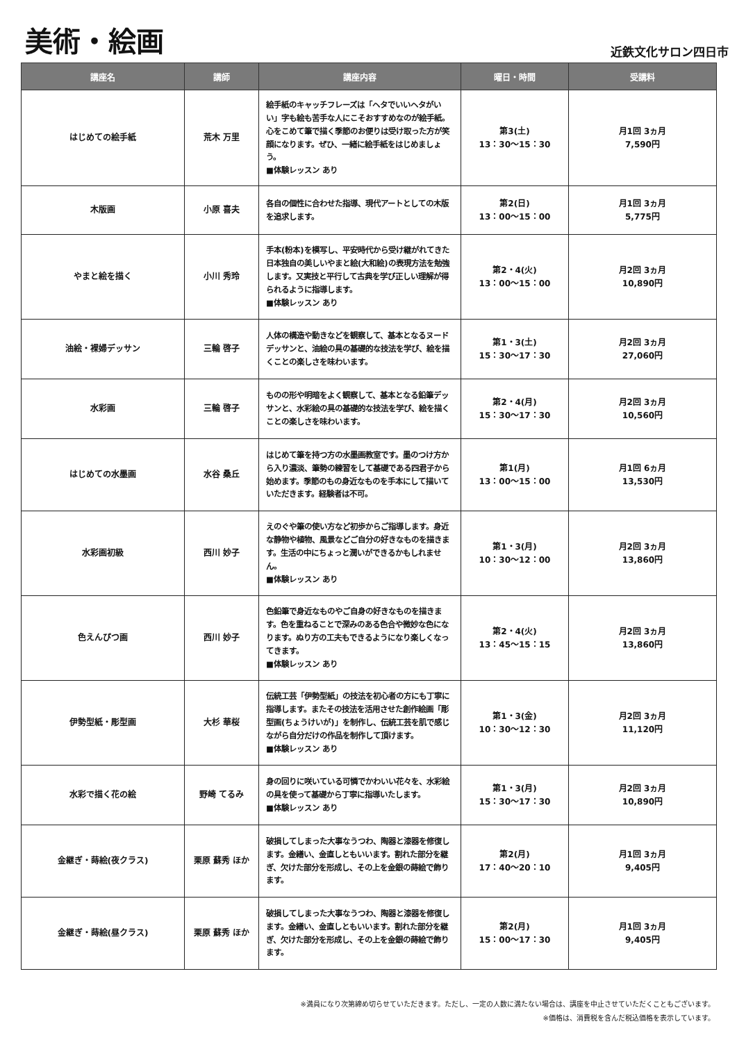美術・絵画
近鉄文化サロン四日市
| 講座名 | 講師 | 講座内容 | 曜日・時間 | 受講料 |
| --- | --- | --- | --- | --- |
| はじめての絵手紙 | 荒木 万里 | 絵手紙のキャッチフレーズは「ヘタでいいヘタがいい」字も絵も苦手な人にこそおすすめなのが絵手紙。心をこめて筆で描く季節のお便りは受け取った方が笑顔になります。ぜひ、一緒に絵手紙をはじめましょう。 ■体験レッスン あり | 第3(土) 13：30〜15：30 | 月1回 3ヵ月 7,590円 |
| 木版画 | 小原 喜夫 | 各自の個性に合わせた指導、現代アートとしての木版を追求します。 | 第2(日) 13：00〜15：00 | 月1回 3ヵ月 5,775円 |
| やまと絵を描く | 小川 秀玲 | 手本(粉本)を模写し、平安時代から受け継がれてきた日本独自の美しいやまと絵(大和絵)の表現方法を勉強します。又実技と平行して古典を学び正しい理解が得られるように指導します。 ■体験レッスン あり | 第2・4(火) 13：00〜15：00 | 月2回 3ヵ月 10,890円 |
| 油絵・裸婦デッサン | 三輪 啓子 | 人体の構造や動きなどを観察して、基本となるヌードデッサンと、油絵の具の基礎的な技法を学び、絵を描くことの楽しさを味わいます。 | 第1・3(土) 15：30〜17：30 | 月2回 3ヵ月 27,060円 |
| 水彩画 | 三輪 啓子 | ものの形や明暗をよく観察して、基本となる鉛筆デッサンと、水彩絵の具の基礎的な技法を学び、絵を描くことの楽しさを味わいます。 | 第2・4(月) 15：30〜17：30 | 月2回 3ヵ月 10,560円 |
| はじめての水墨画 | 水谷 桑丘 | はじめて筆を持つ方の水墨画教室です。墨のつけ方から入り濃淡、筆勢の練習をして基礎である四君子から始めます。季節のもの身近なものを手本にして描いていただきます。経験者は不可。 | 第1(月) 13：00〜15：00 | 月1回 6ヵ月 13,530円 |
| 水彩画初級 | 西川 妙子 | えのぐや筆の使い方など初歩からご指導します。身近な静物や植物、風景などご自分の好きなものを描きます。生活の中にちょっと潤いができるかもしれません。 ■体験レッスン あり | 第1・3(月) 10：30〜12：00 | 月2回 3ヵ月 13,860円 |
| 色えんぴつ画 | 西川 妙子 | 色鉛筆で身近なものやご自身の好きなものを描きます。色を重ねることで深みのある色合や微妙な色になります。ぬり方の工夫もできるようになり楽しくなってきます。 ■体験レッスン あり | 第2・4(火) 13：45〜15：15 | 月2回 3ヵ月 13,860円 |
| 伊勢型紙・彫型画 | 大杉 華桜 | 伝統工芸「伊勢型紙」の技法を初心者の方にも丁寧に指導します。またその技法を活用させた創作絵画「彫型画(ちょうけいが)」を制作し、伝統工芸を肌で感じながら自分だけの作品を制作して頂けます。 ■体験レッスン あり | 第1・3(金) 10：30〜12：30 | 月2回 3ヵ月 11,120円 |
| 水彩で描く花の絵 | 野崎 てるみ | 身の回りに咲いている可憐でかわいい花々を、水彩絵の具を使って基礎から丁寧に指導いたします。 ■体験レッスン あり | 第1・3(月) 15：30〜17：30 | 月2回 3ヵ月 10,890円 |
| 金継ぎ・蒔絵(夜クラス) | 栗原 蘇秀 ほか | 破損してしまった大事なうつわ、陶器と漆器を修復します。金繕い、金直しともいいます。割れた部分を継ぎ、欠けた部分を形成し、その上を金銀の蒔絵で飾ります。 | 第2(月) 17：40〜20：10 | 月1回 3ヵ月 9,405円 |
| 金継ぎ・蒔絵(昼クラス) | 栗原 蘇秀 ほか | 破損してしまった大事なうつわ、陶器と漆器を修復します。金繕い、金直しともいいます。割れた部分を継ぎ、欠けた部分を形成し、その上を金銀の蒔絵で飾ります。 | 第2(月) 15：00〜17：30 | 月1回 3ヵ月 9,405円 |
※満員になり次第締め切らせていただきます。ただし、一定の人数に満たない場合は、講座を中止させていただくこともございます。
※価格は、消費税を含んだ税込価格を表示しています。